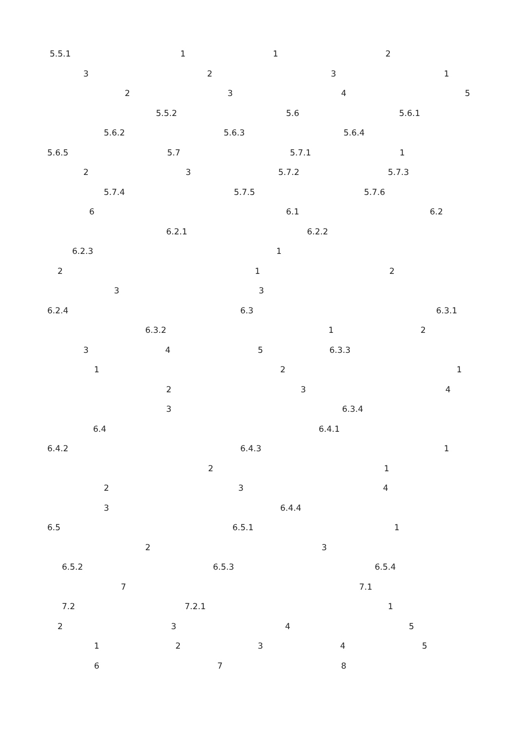5.5.1 1 1 2
3 2 3 1
2 3 4 5
5.5.2 5.6 5.6.1
5.6.2 5.6.3 5.6.4
5.6.5 5.7 5.7.1 1
2 3 5.7.2 5.7.3
5.7.4 5.7.5 5.7.6
6 6.1 6.2
6.2.1 6.2.2
6.2.3 1
2 1 2
3 3
6.2.4 6.3 6.3.1
6.3.2 1 2
3 4 5 6.3.3
1 2 1
2 3 4
3 6.3.4
6.4 6.4.1
6.4.2 6.4.3 1
2 1
2 3 4
3 6.4.4
6.5 6.5.1 1
2 3
6.5.2 6.5.3 6.5.4
7 7.1
7.2 7.2.1 1
2 3 4 5
1 2 3 4 5
6 7 8